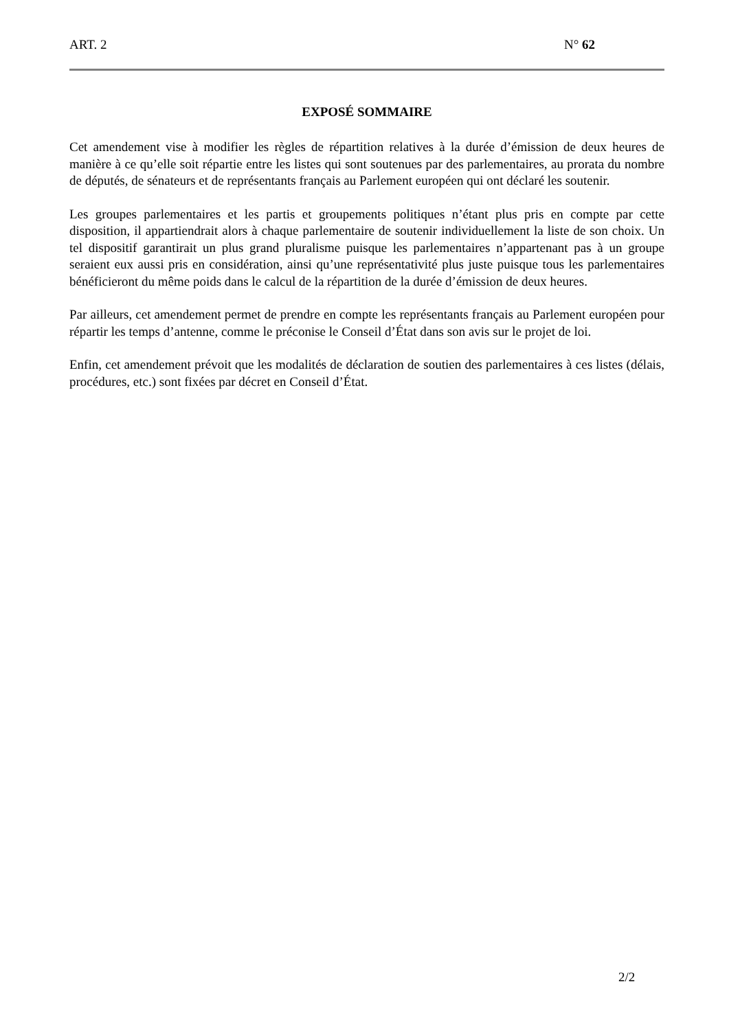ART. 2 N° 62
EXPOSÉ SOMMAIRE
Cet amendement vise à modifier les règles de répartition relatives à la durée d’émission de deux heures de manière à ce qu’elle soit répartie entre les listes qui sont soutenues par des parlementaires, au prorata du nombre de députés, de sénateurs et de représentants français au Parlement européen qui ont déclaré les soutenir.
Les groupes parlementaires et les partis et groupements politiques n’étant plus pris en compte par cette disposition, il appartiendrait alors à chaque parlementaire de soutenir individuellement la liste de son choix. Un tel dispositif garantirait un plus grand pluralisme puisque les parlementaires n’appartenant pas à un groupe seraient eux aussi pris en considération, ainsi qu’une représentativité plus juste puisque tous les parlementaires bénéficieront du même poids dans le calcul de la répartition de la durée d’émission de deux heures.
Par ailleurs, cet amendement permet de prendre en compte les représentants français au Parlement européen pour répartir les temps d’antenne, comme le préconise le Conseil d’État dans son avis sur le projet de loi.
Enfin, cet amendement prévoit que les modalités de déclaration de soutien des parlementaires à ces listes (délais, procédures, etc.) sont fixées par décret en Conseil d’État.
2/2